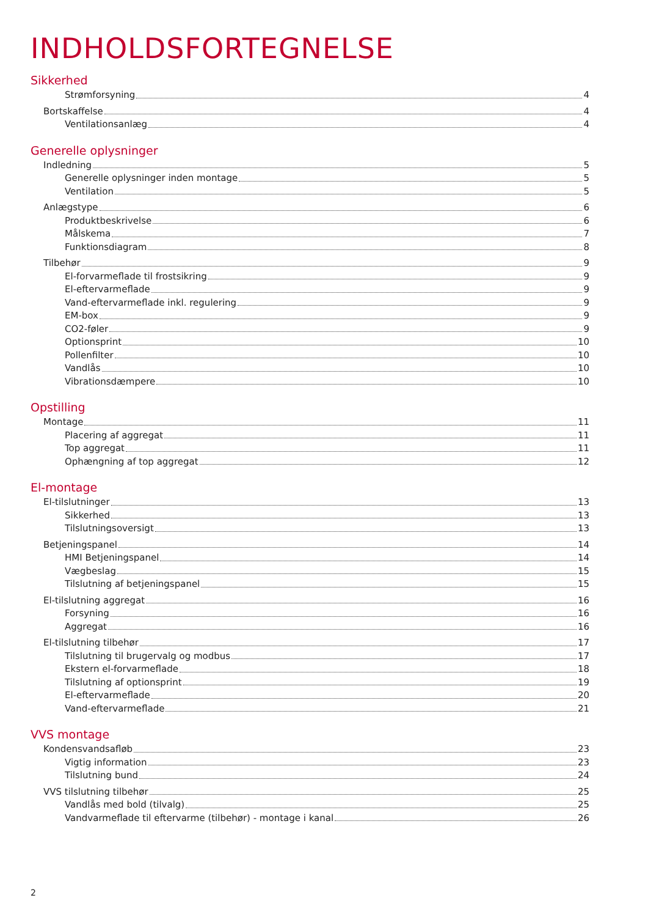INDHOLDSFORTEGNELSE
Sikkerhed
Strømforsyning 4
Bortskaffelse 4
Ventilationsanlæg 4
Generelle oplysninger
Indledning 5
Generelle oplysninger inden montage 5
Ventilation 5
Anlægstype 6
Produktbeskrivelse 6
Målskema 7
Funktionsdiagram 8
Tilbehør 9
El-forvarmeflade til frostsikring 9
El-eftervarmeflade 9
Vand-eftervarmeflade inkl. regulering 9
EM-box 9
CO2-føler 9
Optionsprint 10
Pollenfilter 10
Vandlås 10
Vibrationsdæmpere 10
Opstilling
Montage 11
Placering af aggregat 11
Top aggregat 11
Ophængning af top aggregat 12
El-montage
El-tilslutninger 13
Sikkerhed 13
Tilslutningsoversigt 13
Betjeningspanel 14
HMI Betjeningspanel 14
Vægbeslag 15
Tilslutning af betjeningspanel 15
El-tilslutning aggregat 16
Forsyning 16
Aggregat 16
El-tilslutning tilbehør 17
Tilslutning til brugervalg og modbus 17
Ekstern el-forvarmeflade 18
Tilslutning af optionsprint 19
El-eftervarmeflade 20
Vand-eftervarmeflade 21
VVS montage
Kondensvandsafløb 23
Vigtig information 23
Tilslutning bund 24
VVS tilslutning tilbehør 25
Vandlås med bold (tilvalg) 25
Vandvarmeflade til eftervarme (tilbehør) - montage i kanal 26
2